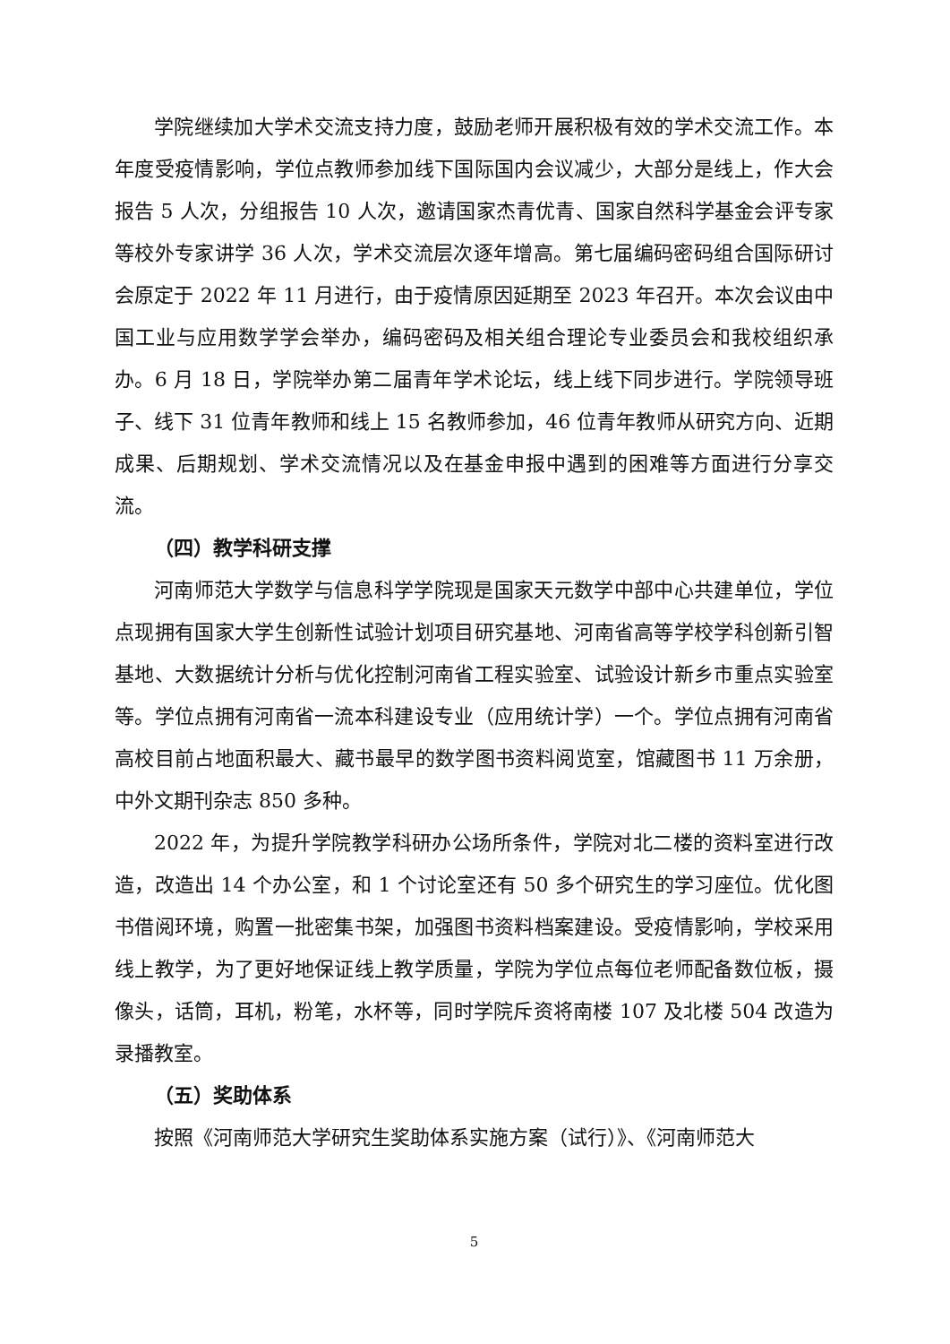学院继续加大学术交流支持力度，鼓励老师开展积极有效的学术交流工作。本年度受疫情影响，学位点教师参加线下国际国内会议减少，大部分是线上，作大会报告 5 人次，分组报告 10 人次，邀请国家杰青优青、国家自然科学基金会评专家等校外专家讲学 36 人次，学术交流层次逐年增高。第七届编码密码组合国际研讨会原定于 2022 年 11 月进行，由于疫情原因延期至 2023 年召开。本次会议由中国工业与应用数学学会举办，编码密码及相关组合理论专业委员会和我校组织承办。6 月 18 日，学院举办第二届青年学术论坛，线上线下同步进行。学院领导班子、线下 31 位青年教师和线上 15 名教师参加，46 位青年教师从研究方向、近期成果、后期规划、学术交流情况以及在基金申报中遇到的困难等方面进行分享交流。
（四）教学科研支撑
河南师范大学数学与信息科学学院现是国家天元数学中部中心共建单位，学位点现拥有国家大学生创新性试验计划项目研究基地、河南省高等学校学科创新引智基地、大数据统计分析与优化控制河南省工程实验室、试验设计新乡市重点实验室等。学位点拥有河南省一流本科建设专业（应用统计学）一个。学位点拥有河南省高校目前占地面积最大、藏书最早的数学图书资料阅览室，馆藏图书 11 万余册，中外文期刊杂志 850 多种。
2022 年，为提升学院教学科研办公场所条件，学院对北二楼的资料室进行改造，改造出 14 个办公室，和 1 个讨论室还有 50 多个研究生的学习座位。优化图书借阅环境，购置一批密集书架，加强图书资料档案建设。受疫情影响，学校采用线上教学，为了更好地保证线上教学质量，学院为学位点每位老师配备数位板，摄像头，话筒，耳机，粉笔，水杯等，同时学院斥资将南楼 107 及北楼 504 改造为录播教室。
（五）奖助体系
按照《河南师范大学研究生奖助体系实施方案（试行）》、《河南师范大
5